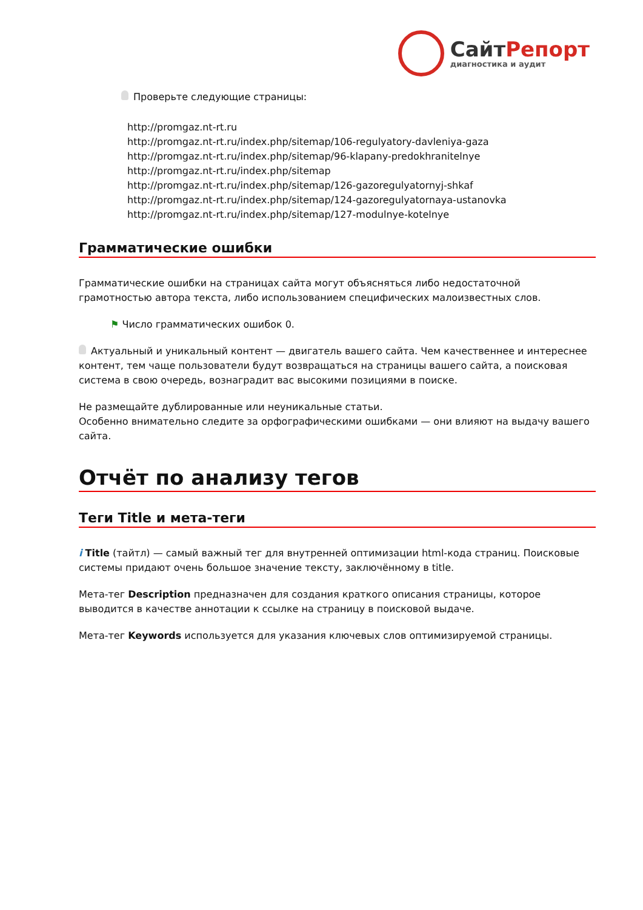СайтРепорт
диагностика и аудит
Проверьте следующие страницы:
http://promgaz.nt-rt.ru
http://promgaz.nt-rt.ru/index.php/sitemap/106-regulyatory-davleniya-gaza
http://promgaz.nt-rt.ru/index.php/sitemap/96-klapany-predokhranitelnye
http://promgaz.nt-rt.ru/index.php/sitemap
http://promgaz.nt-rt.ru/index.php/sitemap/126-gazoregulyatornyj-shkaf
http://promgaz.nt-rt.ru/index.php/sitemap/124-gazoregulyatornaya-ustanovka
http://promgaz.nt-rt.ru/index.php/sitemap/127-modulnye-kotelnye
Грамматические ошибки
Грамматические ошибки на страницах сайта могут объясняться либо недостаточной грамотностью автора текста, либо использованием специфических малоизвестных слов.
⚑ Число грамматических ошибок 0.
Актуальный и уникальный контент — двигатель вашего сайта. Чем качественнее и интереснее контент, тем чаще пользователи будут возвращаться на страницы вашего сайта, а поисковая система в свою очередь, вознаградит вас высокими позициями в поиске.
Не размещайте дублированные или неуникальные статьи.
Особенно внимательно следите за орфографическими ошибками — они влияют на выдачу вашего сайта.
Отчёт по анализу тегов
Теги Title и мета-теги
i Title (тайтл) — самый важный тег для внутренней оптимизации html-кода страниц. Поисковые системы придают очень большое значение тексту, заключённому в title.
Мета-тег Description предназначен для создания краткого описания страницы, которое выводится в качестве аннотации к ссылке на страницу в поисковой выдаче.
Мета-тег Keywords используется для указания ключевых слов оптимизируемой страницы.